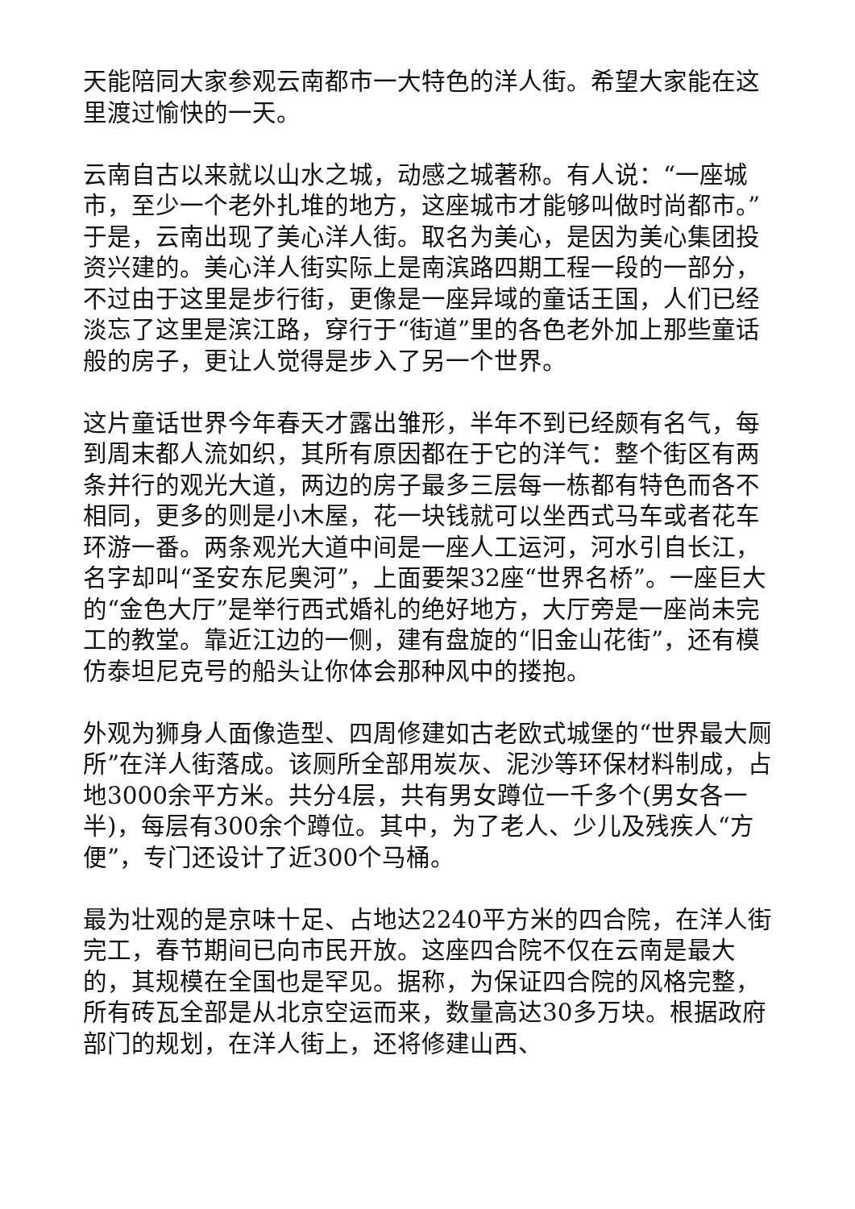天能陪同大家参观云南都市一大特色的洋人街。希望大家能在这里渡过愉快的一天。
云南自古以来就以山水之城，动感之城著称。有人说：“一座城市，至少一个老外扎堆的地方，这座城市才能够叫做时尚都市。”于是，云南出现了美心洋人街。取名为美心，是因为美心集团投资兴建的。美心洋人街实际上是南滨路四期工程一段的一部分，不过由于这里是步行街，更像是一座异域的童话王国，人们已经淡忘了这里是滨江路，穿行于“街道”里的各色老外加上那些童话般的房子，更让人觉得是步入了另一个世界。
这片童话世界今年春天才露出雏形，半年不到已经颇有名气，每到周末都人流如织，其所有原因都在于它的洋气：整个街区有两条并行的观光大道，两边的房子最多三层每一栋都有特色而各不相同，更多的则是小木屋，花一块钱就可以坐西式马车或者花车环游一番。两条观光大道中间是一座人工运河，河水引自长江，名字却叫“圣安东尼奥河”，上面要架32座“世界名桥”。一座巨大的“金色大厅”是举行西式婚礼的绝好地方，大厅旁是一座尚未完工的教堂。靠近江边的一侧，建有盘旋的“旧金山花街”，还有模仿泰坦尼克号的船头让你体会那种风中的搂抱。
外观为狮身人面像造型、四周修建如古老欧式城堡的“世界最大厕所”在洋人街落成。该厕所全部用炭灰、泥沙等环保材料制成，占地3000余平方米。共分4层，共有男女蹲位一千多个(男女各一半)，每层有300余个蹲位。其中，为了老人、少儿及残疾人“方便”，专门还设计了近300个马桶。
最为壮观的是京味十足、占地达2240平方米的四合院，在洋人街完工，春节期间已向市民开放。这座四合院不仅在云南是最大的，其规模在全国也是罕见。据称，为保证四合院的风格完整，所有砖瓦全部是从北京空运而来，数量高达30多万块。根据政府部门的规划，在洋人街上，还将修建山西、